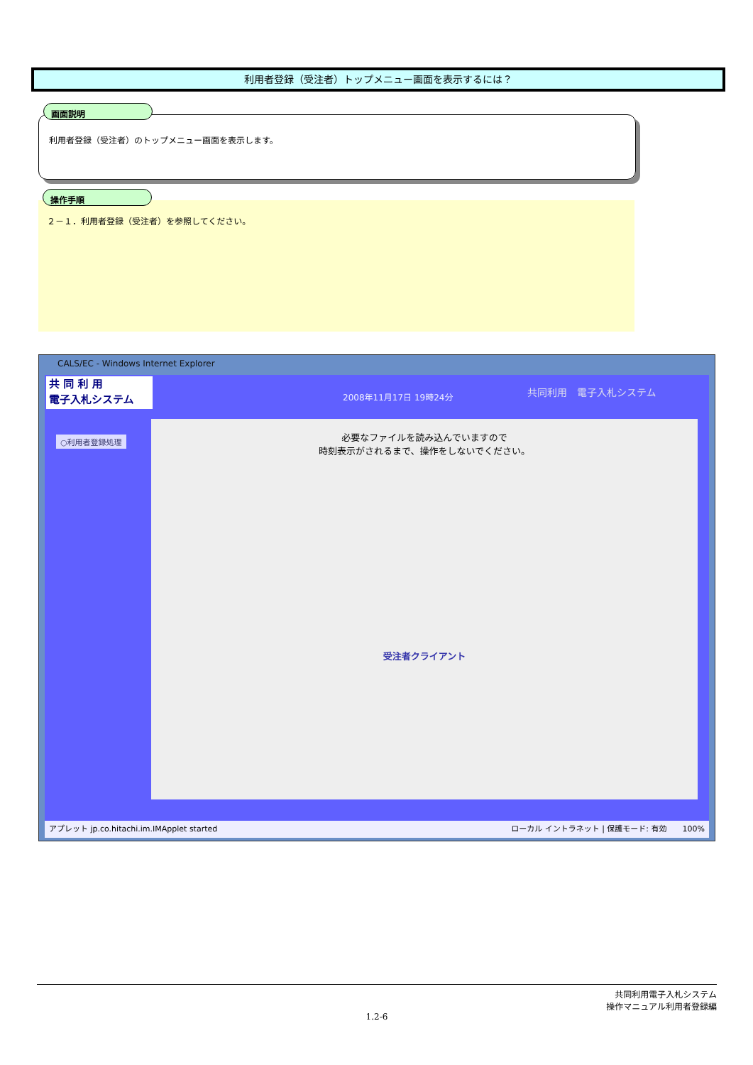利用者登録（受注者）トップメニュー画面を表示するには？
利用者登録（受注者）のトップメニュー画面を表示します。
画面説明
２－１．利用者登録（受注者）を参照してください。
操作手順
CALS/EC - Windows Internet Explorer
共 同 利 用
電子入札システム
2008年11月17日 19時24分 共同利用　電子入札システム
○利用者登録処理
必要なファイルを読み込んでいますので
時刻表示がされるまで、操作をしないでください。
受注者クライアント
アプレット jp.co.hitachi.im.IMApplet started ローカル イントラネット | 保護モード: 有効　　100%
共同利用電子入札システム
操作マニュアル利用者登録編
1.2-6